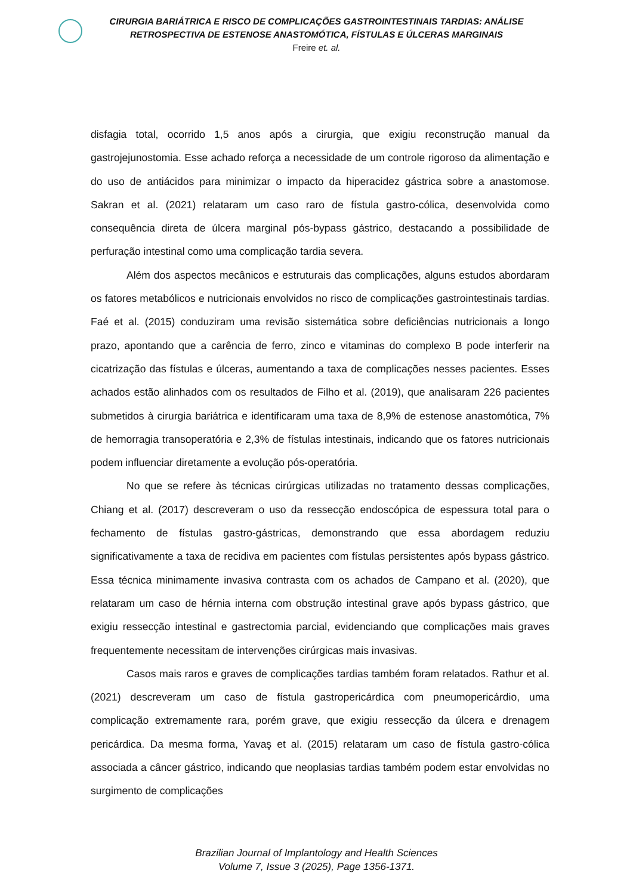CIRURGIA BARIÁTRICA E RISCO DE COMPLICAÇÕES GASTROINTESTINAIS TARDIAS: ANÁLISE
RETROSPECTIVA DE ESTENOSE ANASTOMÓTICA, FÍSTULAS E ÚLCERAS MARGINAIS
Freire et. al.
disfagia total, ocorrido 1,5 anos após a cirurgia, que exigiu reconstrução manual da gastrojejunostomia. Esse achado reforça a necessidade de um controle rigoroso da alimentação e do uso de antiácidos para minimizar o impacto da hiperacidez gástrica sobre a anastomose. Sakran et al. (2021) relataram um caso raro de fístula gastro-cólica, desenvolvida como consequência direta de úlcera marginal pós-bypass gástrico, destacando a possibilidade de perfuração intestinal como uma complicação tardia severa.
Além dos aspectos mecânicos e estruturais das complicações, alguns estudos abordaram os fatores metabólicos e nutricionais envolvidos no risco de complicações gastrointestinais tardias. Faé et al. (2015) conduziram uma revisão sistemática sobre deficiências nutricionais a longo prazo, apontando que a carência de ferro, zinco e vitaminas do complexo B pode interferir na cicatrização das fístulas e úlceras, aumentando a taxa de complicações nesses pacientes. Esses achados estão alinhados com os resultados de Filho et al. (2019), que analisaram 226 pacientes submetidos à cirurgia bariátrica e identificaram uma taxa de 8,9% de estenose anastomótica, 7% de hemorragia transoperatória e 2,3% de fístulas intestinais, indicando que os fatores nutricionais podem influenciar diretamente a evolução pós-operatória.
No que se refere às técnicas cirúrgicas utilizadas no tratamento dessas complicações, Chiang et al. (2017) descreveram o uso da ressecção endoscópica de espessura total para o fechamento de fístulas gastro-gástricas, demonstrando que essa abordagem reduziu significativamente a taxa de recidiva em pacientes com fístulas persistentes após bypass gástrico. Essa técnica minimamente invasiva contrasta com os achados de Campano et al. (2020), que relataram um caso de hérnia interna com obstrução intestinal grave após bypass gástrico, que exigiu ressecção intestinal e gastrectomia parcial, evidenciando que complicações mais graves frequentemente necessitam de intervenções cirúrgicas mais invasivas.
Casos mais raros e graves de complicações tardias também foram relatados. Rathur et al. (2021) descreveram um caso de fístula gastropericárdica com pneumopericárdio, uma complicação extremamente rara, porém grave, que exigiu ressecção da úlcera e drenagem pericárdica. Da mesma forma, Yavaş et al. (2015) relataram um caso de fístula gastro-cólica associada a câncer gástrico, indicando que neoplasias tardias também podem estar envolvidas no surgimento de complicações
Brazilian Journal of Implantology and Health Sciences
Volume 7, Issue 3 (2025), Page 1356-1371.